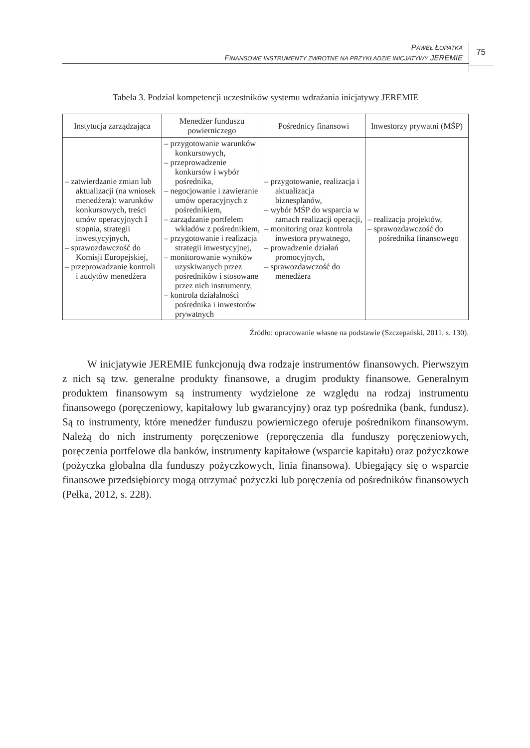PAWEŁ ŁOPATKA
FINANSOWE INSTRUMENTY ZWROTNE NA PRZYKŁADZIE INICJATYWY JEREMIE
75
Tabela 3. Podział kompetencji uczestników systemu wdrażania inicjatywy JEREMIE
| Instytucja zarządzająca | Menedżer funduszu powierniczego | Pośrednicy finansowi | Inwestorzy prywatni (MŚP) |
| --- | --- | --- | --- |
| – zatwierdzanie zmian lub aktualizacji (na wniosek menedżera): warunków konkursowych, treści umów operacyjnych I stopnia, strategii inwestycyjnych, – sprawozdawczość do Komisji Europejskiej, – przeprowadzanie kontroli i audytów menedżera | – przygotowanie warunków konkursowych, – przeprowadzenie konkursów i wybór pośrednika, – negocjowanie i zawieranie umów operacyjnych z pośrednikiem, – zarządzanie portfelem wkładów z pośrednikiem, – przygotowanie i realizacja strategii inwestycyjnej, – monitorowanie wyników uzyskiwanych przez pośredników i stosowane przez nich instrumenty, – kontrola działalności pośrednika i inwestorów prywatnych | – przygotowanie, realizacja i aktualizacja biznesplanów, – wybór MŚP do wsparcia w ramach realizacji operacji, – monitoring oraz kontrola inwestora prywatnego, – prowadzenie działań promocyjnych, – sprawozdawczość do menedżera | – realizacja projektów, – sprawozdawczość do pośrednika finansowego |
Źródło: opracowanie własne na podstawie (Szczepański, 2011, s. 130).
W inicjatywie JEREMIE funkcjonują dwa rodzaje instrumentów finansowych. Pierwszym z nich są tzw. generalne produkty finansowe, a drugim produkty finansowe. Generalnym produktem finansowym są instrumenty wydzielone ze względu na rodzaj instrumentu finansowego (poręczeniowy, kapitałowy lub gwarancyjny) oraz typ pośrednika (bank, fundusz). Są to instrumenty, które menedżer funduszu powierniczego oferuje pośrednikom finansowym. Należą do nich instrumenty poręczeniowe (reporęczenia dla funduszy poręczeniowych, poręczenia portfelowe dla banków, instrumenty kapitałowe (wsparcie kapitału) oraz pożyczkowe (pożyczka globalna dla funduszy pożyczkowych, linia finansowa). Ubiegający się o wsparcie finansowe przedsiębiorcy mogą otrzymać pożyczki lub poręczenia od pośredników finansowych (Pełka, 2012, s. 228).